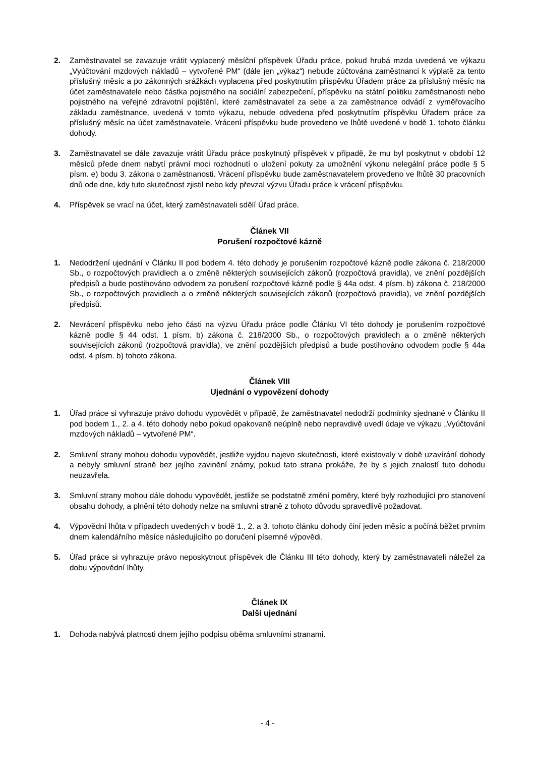2. Zaměstnavatel se zavazuje vrátit vyplacený měsíční příspěvek Úřadu práce, pokud hrubá mzda uvedená ve výkazu „Vyúčtování mzdových nákladů – vytvořené PM“ (dále jen „výkaz“) nebude zúčtována zaměstnanci k výplatě za tento příslušný měsíc a po zákonných srážkách vyplacena před poskytnutím příspěvku Úřadem práce za příslušný měsíc na účet zaměstnavatele nebo částka pojistného na sociální zabezpečení, příspěvku na státní politiku zaměstnanosti nebo pojistného na veřejné zdravotní pojištění, které zaměstnavatel za sebe a za zaměstnance odvádí z vyměřovacího základu zaměstnance, uvedená v tomto výkazu, nebude odvedena před poskytnutím příspěvku Úřadem práce za příslušný měsíc na účet zaměstnavatele. Vrácení příspěvku bude provedeno ve lhůtě uvedené v bodě 1. tohoto článku dohody.
3. Zaměstnavatel se dále zavazuje vrátit Úřadu práce poskytnutý příspěvek v případě, že mu byl poskytnut v období 12 měsíců přede dnem nabytí právní moci rozhodnutí o uložení pokuty za umožnění výkonu nelegální práce podle § 5 písm. e) bodu 3. zákona o zaměstnanosti. Vrácení příspěvku bude zaměstnavatelem provedeno ve lhůtě 30 pracovních dnů ode dne, kdy tuto skutečnost zjistil nebo kdy převzal výzvu Úřadu práce k vrácení příspěvku.
4. Příspěvek se vrací na účet, který zaměstnavateli sdělí Úřad práce.
Článek VII
Porušení rozpočtové kázně
1. Nedodržení ujednání v Článku II pod bodem 4. této dohody je porušením rozpočtové kázně podle zákona č. 218/2000 Sb., o rozpočtových pravidlech a o změně některých souvisejících zákonů (rozpočtová pravidla), ve znění pozdějších předpisů a bude postihováno odvodem za porušení rozpočtové kázně podle § 44a odst. 4 písm. b) zákona č. 218/2000 Sb., o rozpočtových pravidlech a o změně některých souvisejících zákonů (rozpočtová pravidla), ve znění pozdějších předpisů.
2. Nevrácení příspěvku nebo jeho části na výzvu Úřadu práce podle Článku VI této dohody je porušením rozpočtové kázně podle § 44 odst. 1 písm. b) zákona č. 218/2000 Sb., o rozpočtových pravidlech a o změně některých souvisejících zákonů (rozpočtová pravidla), ve znění pozdějších předpisů a bude postihováno odvodem podle § 44a odst. 4 písm. b) tohoto zákona.
Článek VIII
Ujednání o vypovězení dohody
1. Úřad práce si vyhrazuje právo dohodu vypovědět v případě, že zaměstnavatel nedodrží podmínky sjednané v Článku II pod bodem 1., 2. a 4. této dohody nebo pokud opakovaně neúplně nebo nepravdivě uvedl údaje ve výkazu „Vyúčtování mzdových nákladů – vytvořené PM“.
2. Smluvní strany mohou dohodu vypovědět, jestliže vyjdou najevo skutečnosti, které existovaly v době uzavírání dohody a nebyly smluvní straně bez jejího zavinění známy, pokud tato strana prokáže, že by s jejich znalostí tuto dohodu neuzavřela.
3. Smluvní strany mohou dále dohodu vypovědět, jestliže se podstatně změní poměry, které byly rozhodující pro stanovení obsahu dohody, a plnění této dohody nelze na smluvní straně z tohoto důvodu spravedlivě požadovat.
4. Výpovědní lhůta v případech uvedených v bodě 1., 2. a 3. tohoto článku dohody činí jeden měsíc a počíná běžet prvním dnem kalendářního měsíce následujícího po doručení písemné výpovědi.
5. Úřad práce si vyhrazuje právo neposkytnout příspěvek dle Článku III této dohody, který by zaměstnavateli náležel za dobu výpovědní lhůty.
Článek IX
Další ujednání
1. Dohoda nabývá platnosti dnem jejího podpisu oběma smluvními stranami.
- 4 -